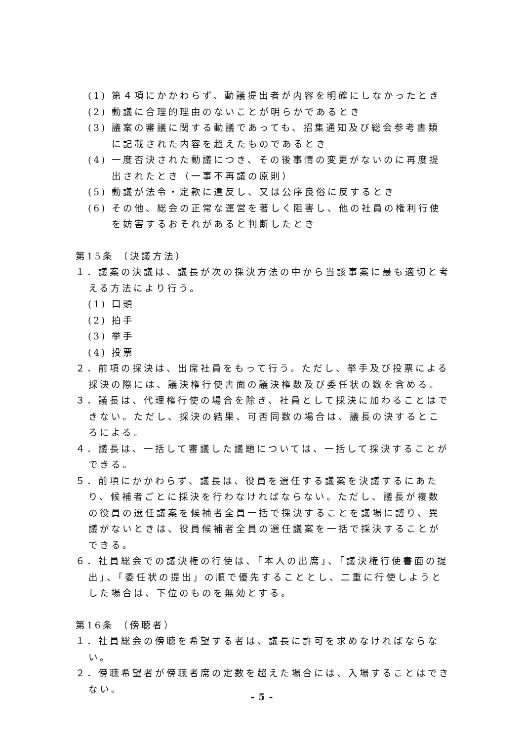(1) 第４項にかかわらず、動議提出者が内容を明確にしなかったとき
(2) 動議に合理的理由のないことが明らかであるとき
(3) 議案の審議に関する動議であっても、招集通知及び総会参考書類に記載された内容を超えたものであるとき
(4) 一度否決された動議につき、その後事情の変更がないのに再度提出されたとき（一事不再議の原則）
(5) 動議が法令・定款に違反し、又は公序良俗に反するとき
(6) その他、総会の正常な運営を著しく阻害し、他の社員の権利行使を妨害するおそれがあると判断したとき
第15条 （決議方法）
１．議案の決議は、議長が次の採決方法の中から当該事案に最も適切と考える方法により行う。
(1) 口頭
(2) 拍手
(3) 挙手
(4) 投票
２．前項の採決は、出席社員をもって行う。ただし、挙手及び投票による採決の際には、議決権行使書面の議決権数及び委任状の数を含める。
３．議長は、代理権行使の場合を除き、社員として採決に加わることはできない。ただし、採決の結果、可否同数の場合は、議長の決するところによる。
４．議長は、一括して審議した議題については、一括して採決することができる。
５．前項にかかわらず、議長は、役員を選任する議案を決議するにあたり、候補者ごとに採決を行わなければならない。ただし、議長が複数の役員の選任議案を候補者全員一括で採決することを議場に諮り、異議がないときは、役員候補者全員の選任議案を一括で採決することができる。
６．社員総会での議決権の行使は、「本人の出席」、「議決権行使書面の提出」、「委任状の提出」の順で優先することとし、二重に行使しようとした場合は、下位のものを無効とする。
第16条 （傍聴者）
１．社員総会の傍聴を希望する者は、議長に許可を求めなければならない。
２．傍聴希望者が傍聴者席の定数を超えた場合には、入場することはできない。
- 5 -